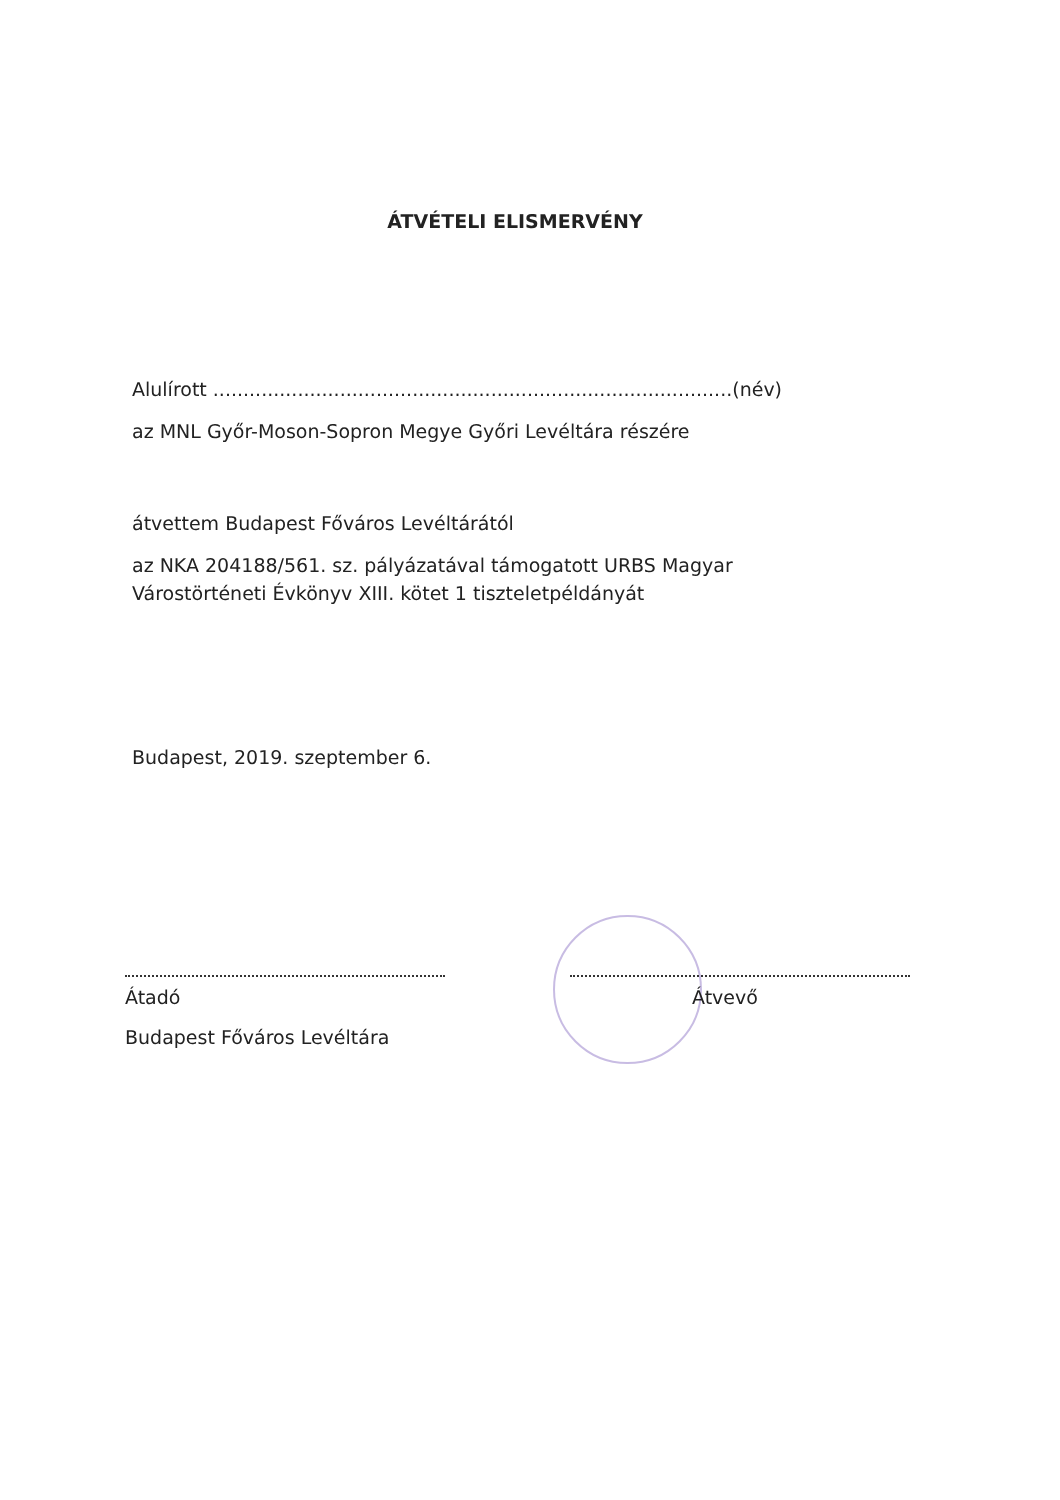ÁTVÉTELI ELISMERVÉNY
Alulírott ......................................................................................(név)
az MNL Győr-Moson-Sopron Megye Győri Levéltára részére
átvettem Budapest Főváros Levéltárától
az NKA 204188/561. sz. pályázatával támogatott URBS Magyar Várostörténeti Évkönyv XIII. kötet 1 tiszteletpéldányát
Budapest, 2019. szeptember 6.
Átadó
Budapest Főváros Levéltára
Átvevő